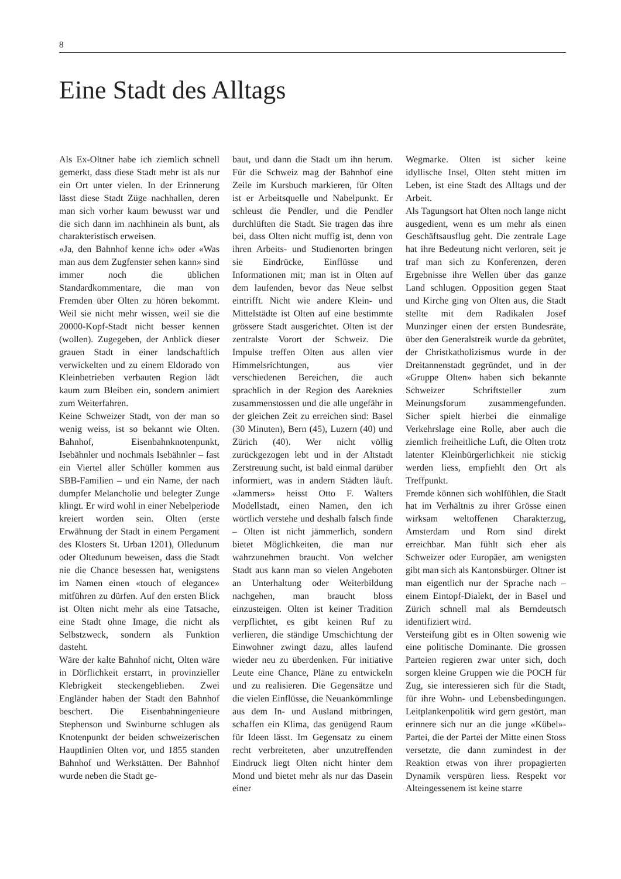8
Eine Stadt des Alltags
Als Ex-Oltner habe ich ziemlich schnell gemerkt, dass diese Stadt mehr ist als nur ein Ort unter vielen. In der Erinnerung lässt diese Stadt Züge nachhallen, deren man sich vorher kaum bewusst war und die sich dann im nachhinein als bunt, als charakteristisch erweisen.
«Ja, den Bahnhof kenne ich» oder «Was man aus dem Zugfenster sehen kann» sind immer noch die üblichen Standardkommentare, die man von Fremden über Olten zu hören bekommt. Weil sie nicht mehr wissen, weil sie die 20000-Kopf-Stadt nicht besser kennen (wollen). Zugegeben, der Anblick dieser grauen Stadt in einer landschaftlich verwickelten und zu einem Eldorado von Kleinbetrieben verbauten Region lädt kaum zum Bleiben ein, sondern animiert zum Weiterfahren.
Keine Schweizer Stadt, von der man so wenig weiss, ist so bekannt wie Olten. Bahnhof, Eisenbahnknotenpunkt, Isebähnler und nochmals Isebähnler – fast ein Viertel aller Schüller kommen aus SBB-Familien – und ein Name, der nach dumpfer Melancholie und belegter Zunge klingt. Er wird wohl in einer Nebelperiode kreiert worden sein. Olten (erste Erwähnung der Stadt in einem Pergament des Klosters St. Urban 1201), Olledunum oder Oltedunum beweisen, dass die Stadt nie die Chance besessen hat, wenigstens im Namen einen «touch of elegance» mitführen zu dürfen. Auf den ersten Blick ist Olten nicht mehr als eine Tatsache, eine Stadt ohne Image, die nicht als Selbstzweck, sondern als Funktion dasteht.
Wäre der kalte Bahnhof nicht, Olten wäre in Dörflichkeit erstarrt, in provinzieller Klebrigkeit steckengeblieben. Zwei Engländer haben der Stadt den Bahnhof beschert. Die Eisenbahningenieure Stephenson und Swinburne schlugen als Knotenpunkt der beiden schweizerischen Hauptlinien Olten vor, und 1855 standen Bahnhof und Werkstätten. Der Bahnhof wurde neben die Stadt ge-
baut, und dann die Stadt um ihn herum. Für die Schweiz mag der Bahnhof eine Zeile im Kursbuch markieren, für Olten ist er Arbeitsquelle und Nabelpunkt. Er schleust die Pendler, und die Pendler durchlüften die Stadt. Sie tragen das ihre bei, dass Olten nicht muffig ist, denn von ihren Arbeits- und Studienorten bringen sie Eindrücke, Einflüsse und Informationen mit; man ist in Olten auf dem laufenden, bevor das Neue selbst eintrifft. Nicht wie andere Klein- und Mittelstädte ist Olten auf eine bestimmte grössere Stadt ausgerichtet. Olten ist der zentralste Vorort der Schweiz. Die Impulse treffen Olten aus allen vier Himmelsrichtungen, aus vier verschiedenen Bereichen, die auch sprachlich in der Region des Aareknies zusammenstossen und die alle ungefähr in der gleichen Zeit zu erreichen sind: Basel (30 Minuten), Bern (45), Luzern (40) und Zürich (40). Wer nicht völlig zurückgezogen lebt und in der Altstadt Zerstreuung sucht, ist bald einmal darüber informiert, was in andern Städten läuft. «Jammers» heisst Otto F. Walters Modellstadt, einen Namen, den ich wörtlich verstehe und deshalb falsch finde – Olten ist nicht jämmerlich, sondern bietet Möglichkeiten, die man nur wahrzunehmen braucht. Von welcher Stadt aus kann man so vielen Angeboten an Unterhaltung oder Weiterbildung nachgehen, man braucht bloss einzusteigen. Olten ist keiner Tradition verpflichtet, es gibt keinen Ruf zu verlieren, die ständige Umschichtung der Einwohner zwingt dazu, alles laufend wieder neu zu überdenken. Für initiative Leute eine Chance, Pläne zu entwickeln und zu realisieren. Die Gegensätze und die vielen Einflüsse, die Neuankömmlinge aus dem In- und Ausland mitbringen, schaffen ein Klima, das genügend Raum für Ideen lässt. Im Gegensatz zu einem recht verbreiteten, aber unzutreffenden Eindruck liegt Olten nicht hinter dem Mond und bietet mehr als nur das Dasein einer
Wegmarke. Olten ist sicher keine idyllische Insel, Olten steht mitten im Leben, ist eine Stadt des Alltags und der Arbeit.
Als Tagungsort hat Olten noch lange nicht ausgedient, wenn es um mehr als einen Geschäftsausflug geht. Die zentrale Lage hat ihre Bedeutung nicht verloren, seit je traf man sich zu Konferenzen, deren Ergebnisse ihre Wellen über das ganze Land schlugen. Opposition gegen Staat und Kirche ging von Olten aus, die Stadt stellte mit dem Radikalen Josef Munzinger einen der ersten Bundesräte, über den Generalstreik wurde da gebrütet, der Christkatholizismus wurde in der Dreitannenstadt gegründet, und in der «Gruppe Olten» haben sich bekannte Schweizer Schriftsteller zum Meinungsforum zusammengefunden. Sicher spielt hierbei die einmalige Verkehrslage eine Rolle, aber auch die ziemlich freiheitliche Luft, die Olten trotz latenter Kleinbürgerlichkeit nie stickig werden liess, empfiehlt den Ort als Treffpunkt.
Fremde können sich wohlfühlen, die Stadt hat im Verhältnis zu ihrer Grösse einen wirksam weltoffenen Charakterzug, Amsterdam und Rom sind direkt erreichbar. Man fühlt sich eher als Schweizer oder Europäer, am wenigsten gibt man sich als Kantonsbürger. Oltner ist man eigentlich nur der Sprache nach – einem Eintopf-Dialekt, der in Basel und Zürich schnell mal als Berndeutsch identifiziert wird.
Versteifung gibt es in Olten sowenig wie eine politische Dominante. Die grossen Parteien regieren zwar unter sich, doch sorgen kleine Gruppen wie die POCH für Zug, sie interessieren sich für die Stadt, für ihre Wohn- und Lebensbedingungen. Leitplankenpolitik wird gern gestört, man erinnere sich nur an die junge «Kübel»-Partei, die der Partei der Mitte einen Stoss versetzte, die dann zumindest in der Reaktion etwas von ihrer propagierten Dynamik verspüren liess. Respekt vor Alteingessenem ist keine starre